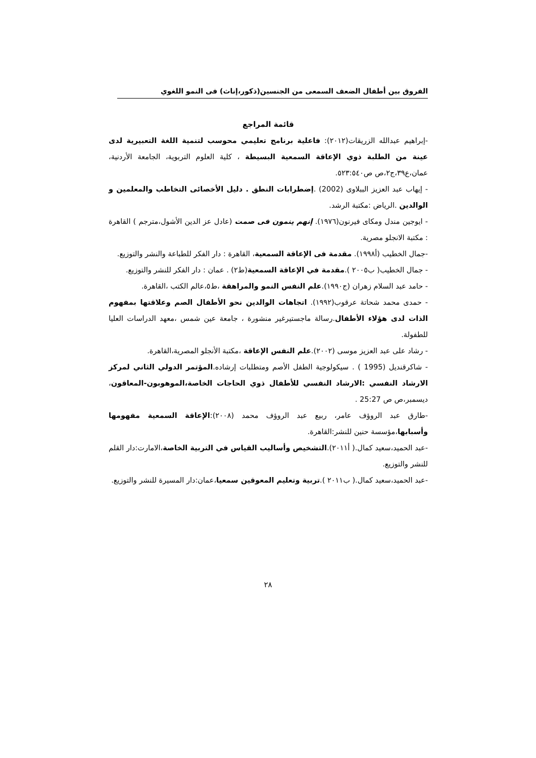الفروق بين أطفال الضعف السمعى من الجنسين(ذكور،إناث) فى النمو اللغوي
قائمة المراجع
-إبراهيم عبدالله الزريقات(٢٠١٢): فاعلية برنامج تعليمي محوسب لتنمية اللغة التعبيرية لدى عينة من الطلبة ذوي الإعاقة السمعية البسيطة ، كلية العلوم التربوية، الجامعة الأردنية، عمان،ع٣٩،ج٢،ص ص٥٢٣:٥٤٠.
- إيهاب عبد العزيز الببلاوى (2002) .إضطرابات النطق . دليل الأخصائى التخاطب والمعلمين و الوالدين .الرياض :مكتبة الرشد.
- ايوجين مندل ومكاى فيرنون(١٩٧٦). إنهم ينمون فى صمت (عادل عز الدين الأشول،مترجم ) القاهرة : مكتبة الانجلو مصرية.
-جمال الخطيب (أ١٩٩٨). مقدمة فى الإعاقة السمعية، القاهرة : دار الفكر للطباعة والنشر والتوزيع.
- جمال الخطيب( ب٢٠٠٥ ).مقدمة في الإعاقة السمعية(ط٢) . عمان : دار الفكر للنشر والتوزيع.
- حامد عبد السلام زهران (ج١٩٩٠).علم النفس النمو والمراهقة ،ط٥،عالم الكتب ،القاهرة.
- حمدى محمد شحاتة عرقوب(١٩٩٢). اتجاهات الوالدين نحو الأطفال الصم وعلاقتها بمفهوم الذات لدى هؤلاء الأطفال.رسالة ماجستيرغير منشورة ، جامعة عين شمس ،معهد الدراسات العليا للطفولة.
- رشاد على عبد العزيز موسى (٢٠٠٢).علم النفس الإعاقة ،مكتبة الأنجلو المصرية،القاهرة.
- شاكرقنديل (1995 ) . سيكولوجية الطفل الأصم ومتطلبات إرشاده.المؤتمر الدولي الثاني لمركز الارشاد النفسي :الارشاد النفسي للأطفال ذوي الحاجات الخاصة،الموهوبون-المعاقون، ديسمبر،ص ص 25:27 .
-طارق عبد الروؤف عامر، ربيع عبد الروؤف محمد (٢٠٠٨):الإعاقة السمعية مفهومها وأسبابها،مؤسسة حنين للنشر:القاهرة.
-عبد الحميد،سعيد كمال.( أ٢٠١١).التشخيص وأساليب القياس في التربية الخاصة،الامارت:دار القلم للنشر والتوزيع.
-عبد الحميد،سعيد كمال.( ب٢٠١١ ).تربية وتعليم المعوقين سمعيا،عمان:دار المسيرة للنشر والتوزيع.
٢٨